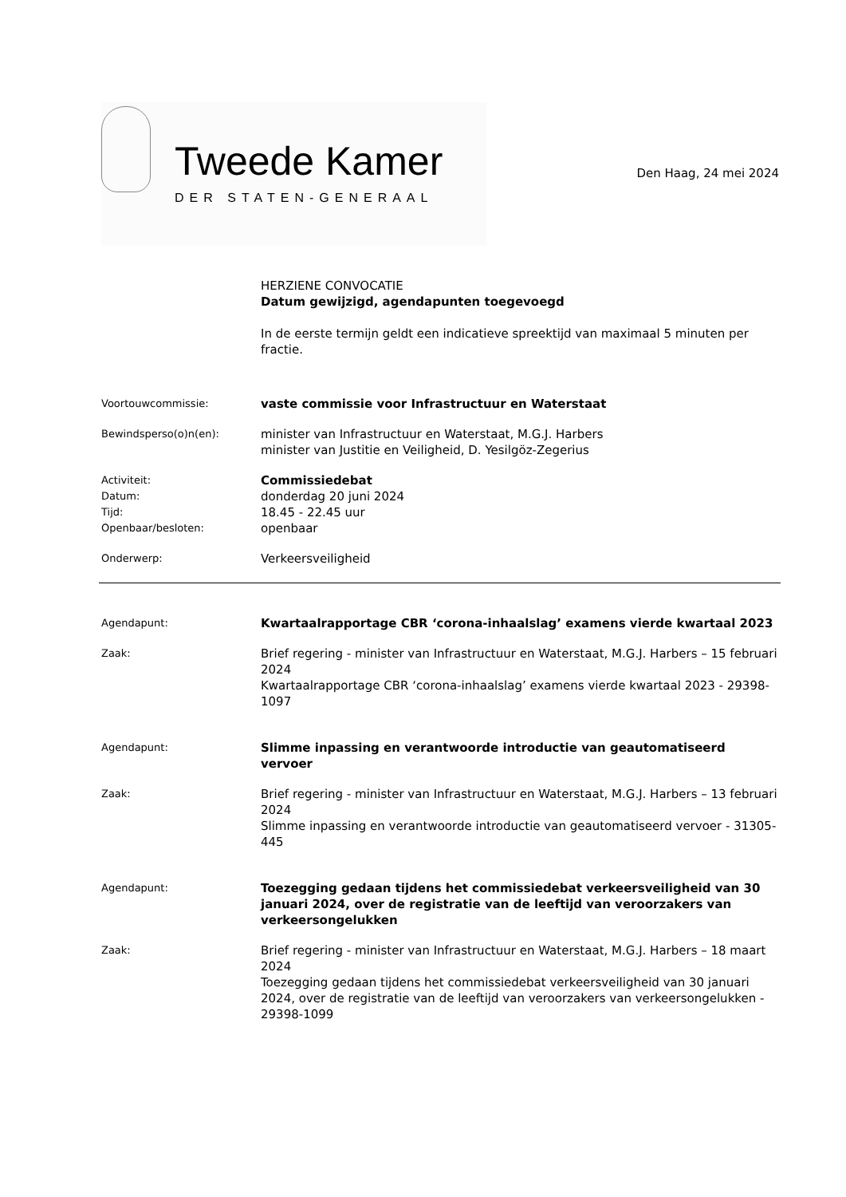Tweede Kamer
DER STATEN-GENERAAL
Den Haag, 24 mei 2024
HERZIENE CONVOCATIE
Datum gewijzigd, agendapunten toegevoegd
In de eerste termijn geldt een indicatieve spreektijd van maximaal 5 minuten per fractie.
Voortouwcommissie:
vaste commissie voor Infrastructuur en Waterstaat
Bewindsperso(o)n(en):
minister van Infrastructuur en Waterstaat, M.G.J. Harbers
minister van Justitie en Veiligheid, D. Yesilgöz-Zegerius
Activiteit:
Datum:
Tijd:
Openbaar/besloten:
Commissiedebat
donderdag 20 juni 2024
18.45 - 22.45 uur
openbaar
Onderwerp:
Verkeersveiligheid
Agendapunt:
Kwartaalrapportage CBR ‘corona-inhaalslag’ examens vierde kwartaal 2023
Zaak:
Brief regering - minister van Infrastructuur en Waterstaat, M.G.J. Harbers – 15 februari 2024
Kwartaalrapportage CBR ‘corona-inhaalslag’ examens vierde kwartaal 2023 - 29398-1097
Agendapunt:
Slimme inpassing en verantwoorde introductie van geautomatiseerd vervoer
Zaak:
Brief regering - minister van Infrastructuur en Waterstaat, M.G.J. Harbers – 13 februari 2024
Slimme inpassing en verantwoorde introductie van geautomatiseerd vervoer - 31305-445
Agendapunt:
Toezegging gedaan tijdens het commissiedebat verkeersveiligheid van 30 januari 2024, over de registratie van de leeftijd van veroorzakers van verkeersongelukken
Zaak:
Brief regering - minister van Infrastructuur en Waterstaat, M.G.J. Harbers – 18 maart 2024
Toezegging gedaan tijdens het commissiedebat verkeersveiligheid van 30 januari 2024, over de registratie van de leeftijd van veroorzakers van verkeersongelukken - 29398-1099